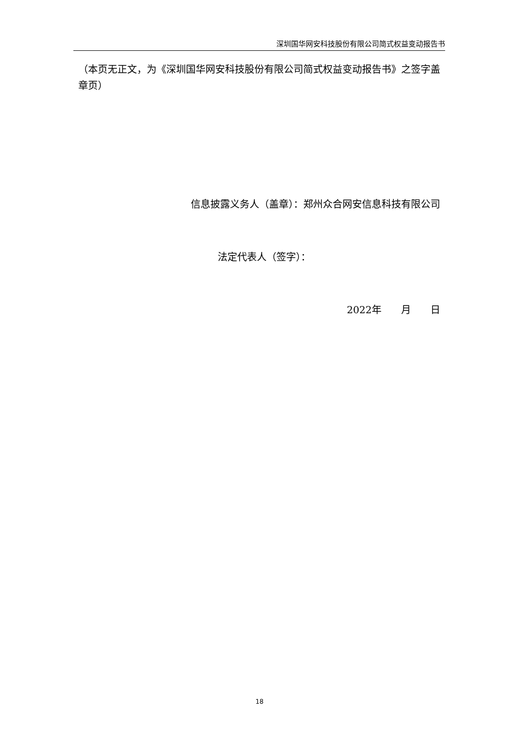深圳国华网安科技股份有限公司简式权益变动报告书
（本页无正文，为《深圳国华网安科技股份有限公司简式权益变动报告书》之签字盖章页）
信息披露义务人（盖章）：郑州众合网安信息科技有限公司
法定代表人（签字）：
2022年　　月　　日
18